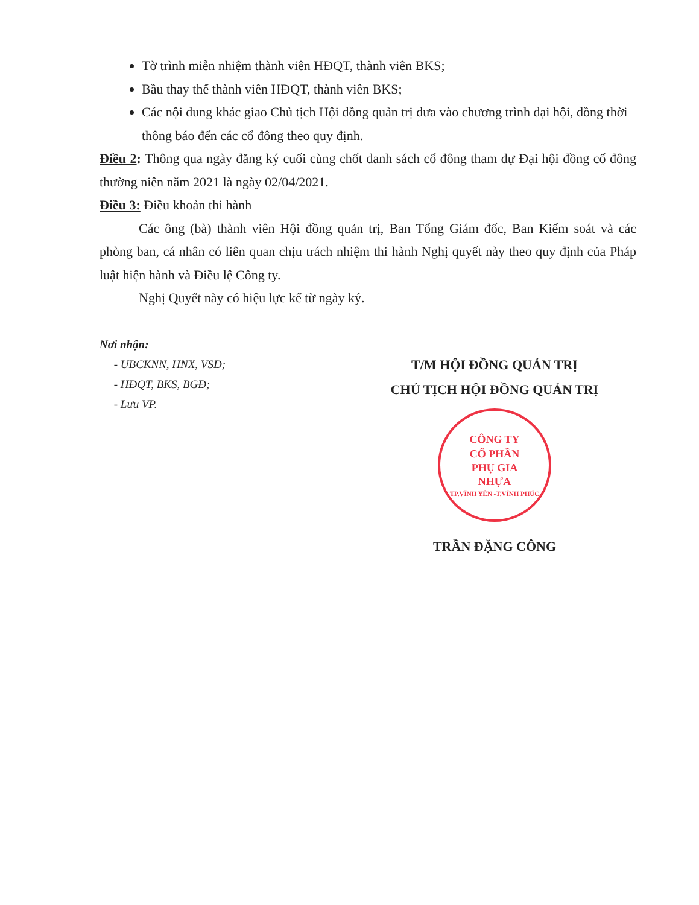Tờ trình miễn nhiệm thành viên HĐQT, thành viên BKS;
Bầu thay thế thành viên HĐQT, thành viên BKS;
Các nội dung khác giao Chủ tịch Hội đồng quản trị đưa vào chương trình đại hội, đồng thời thông báo đến các cổ đông theo quy định.
Điều 2: Thông qua ngày đăng ký cuối cùng chốt danh sách cổ đông tham dự Đại hội đồng cổ đông thường niên năm 2021 là ngày 02/04/2021.
Điều 3: Điều khoản thi hành
Các ông (bà) thành viên Hội đồng quản trị, Ban Tổng Giám đốc, Ban Kiểm soát và các phòng ban, cá nhân có liên quan chịu trách nhiệm thi hành Nghị quyết này theo quy định của Pháp luật hiện hành và Điều lệ Công ty.
Nghị Quyết này có hiệu lực kể từ ngày ký.
Nơi nhận:
- UBCKNN, HNX, VSD;
- HĐQT, BKS, BGĐ;
- Lưu VP.
T/M HỘI ĐỒNG QUẢN TRỊ
CHỦ TỊCH HỘI ĐỒNG QUẢN TRỊ
CÔNG TY
CỔ PHẦN
PHỤ GIA
NHỰA
TP.VĨNH YÊN -T.VĨNH PHÚC
TRẦN ĐẶNG CÔNG